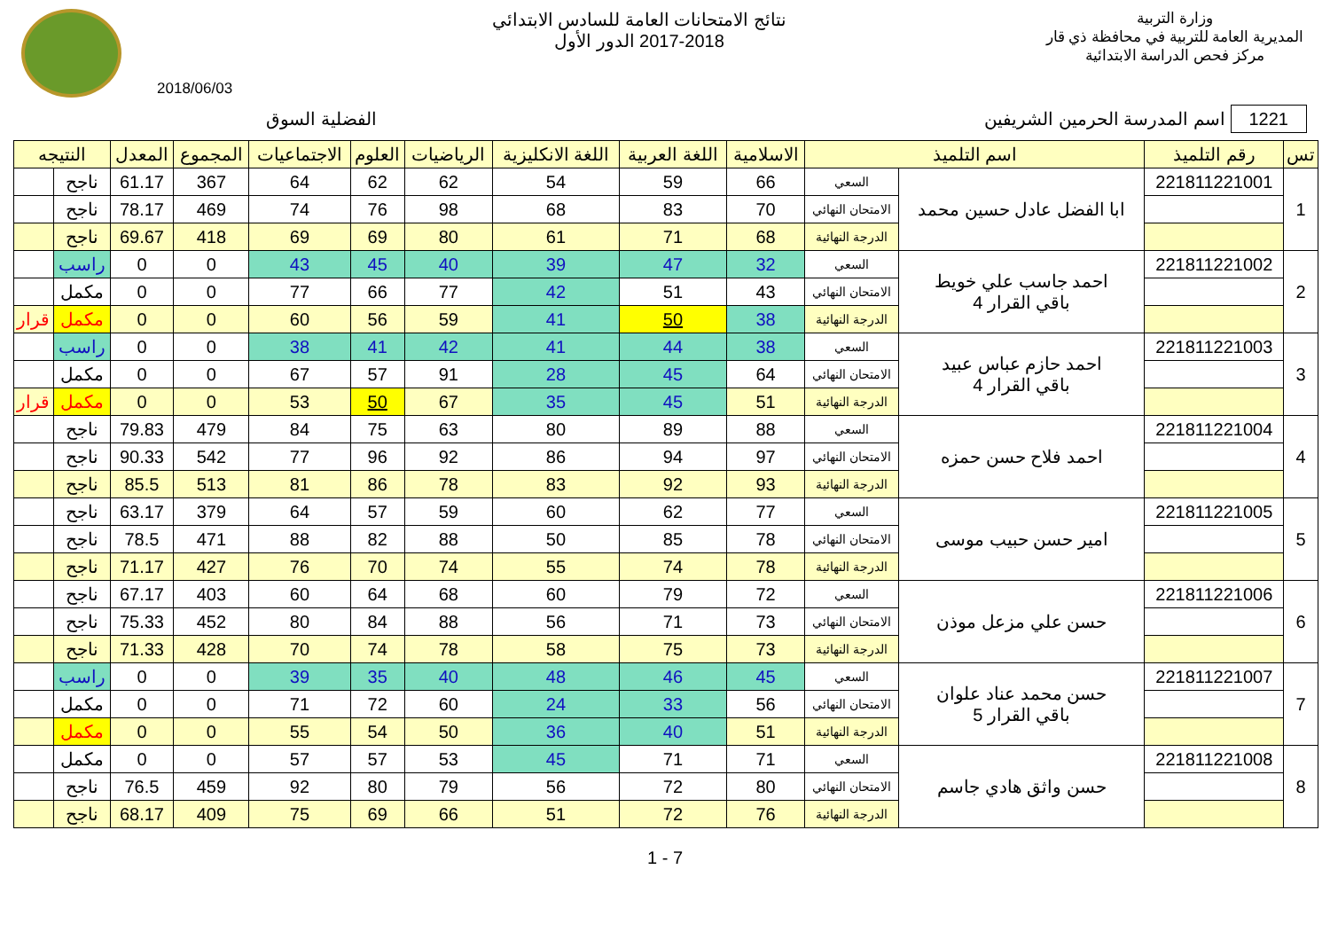وزارة التربية
المديرية العامة للتربية في محافظة ذي قار
مركز فحص الدراسة الابتدائية
نتائج الامتحانات العامة للسادس الابتدائي
2017-2018 الدور الأول
2018/06/03
1221 اسم المدرسة الحرمين الشريفين الفضلية السوق
| تس | رقم التلميذ | اسم التلميذ | | الاسلامية | اللغة العربية | اللغة الانكليزية | الرياضيات | العلوم | الاجتماعيات | المجموع | المعدل | النتيجه | |
| --- | --- | --- | --- | --- | --- | --- | --- | --- | --- | --- | --- | --- | --- |
| 1 | 221811221001 | ابا الفضل عادل حسين محمد | السعي | 66 | 59 | 54 | 62 | 62 | 64 | 367 | 61.17 | ناجح | |
| | | | الامتحان النهائي | 70 | 83 | 68 | 98 | 76 | 74 | 469 | 78.17 | ناجح | |
| | | | الدرجة النهائية | 68 | 71 | 61 | 80 | 69 | 69 | 418 | 69.67 | ناجح | |
| 2 | 221811221002 | احمد جاسب علي خويط باقي القرار 4 | السعي | 32 | 47 | 39 | 40 | 45 | 43 | 0 | 0 | راسب | |
| | | | الامتحان النهائي | 43 | 51 | 42 | 77 | 66 | 77 | 0 | 0 | مكمل | |
| | | | الدرجة النهائية | 38 | 50 | 41 | 59 | 56 | 60 | 0 | 0 | مكمل | قرار |
| 3 | 221811221003 | احمد حازم عباس عبيد باقي القرار 4 | السعي | 38 | 44 | 41 | 42 | 41 | 38 | 0 | 0 | راسب | |
| | | | الامتحان النهائي | 64 | 45 | 28 | 91 | 57 | 67 | 0 | 0 | مكمل | |
| | | | الدرجة النهائية | 51 | 45 | 35 | 67 | 50 | 53 | 0 | 0 | مكمل | قرار |
| 4 | 221811221004 | احمد فلاح حسن حمزه | السعي | 88 | 89 | 80 | 63 | 75 | 84 | 479 | 79.83 | ناجح | |
| | | | الامتحان النهائي | 97 | 94 | 86 | 92 | 96 | 77 | 542 | 90.33 | ناجح | |
| | | | الدرجة النهائية | 93 | 92 | 83 | 78 | 86 | 81 | 513 | 85.5 | ناجح | |
| 5 | 221811221005 | امير حسن حبيب موسى | السعي | 77 | 62 | 60 | 59 | 57 | 64 | 379 | 63.17 | ناجح | |
| | | | الامتحان النهائي | 78 | 85 | 50 | 88 | 82 | 88 | 471 | 78.5 | ناجح | |
| | | | الدرجة النهائية | 78 | 74 | 55 | 74 | 70 | 76 | 427 | 71.17 | ناجح | |
| 6 | 221811221006 | حسن علي مزعل موذن | السعي | 72 | 79 | 60 | 68 | 64 | 60 | 403 | 67.17 | ناجح | |
| | | | الامتحان النهائي | 73 | 71 | 56 | 88 | 84 | 80 | 452 | 75.33 | ناجح | |
| | | | الدرجة النهائية | 73 | 75 | 58 | 78 | 74 | 70 | 428 | 71.33 | ناجح | |
| 7 | 221811221007 | حسن محمد عناد علوان باقي القرار 5 | السعي | 45 | 46 | 48 | 40 | 35 | 39 | 0 | 0 | راسب | |
| | | | الامتحان النهائي | 56 | 33 | 24 | 60 | 72 | 71 | 0 | 0 | مكمل | |
| | | | الدرجة النهائية | 51 | 40 | 36 | 50 | 54 | 55 | 0 | 0 | مكمل | |
| 8 | 221811221008 | حسن واثق هادي جاسم | السعي | 71 | 71 | 45 | 53 | 57 | 57 | 0 | 0 | مكمل | |
| | | | الامتحان النهائي | 80 | 72 | 56 | 79 | 80 | 92 | 459 | 76.5 | ناجح | |
| | | | الدرجة النهائية | 76 | 72 | 51 | 66 | 69 | 75 | 409 | 68.17 | ناجح | |
1 - 7